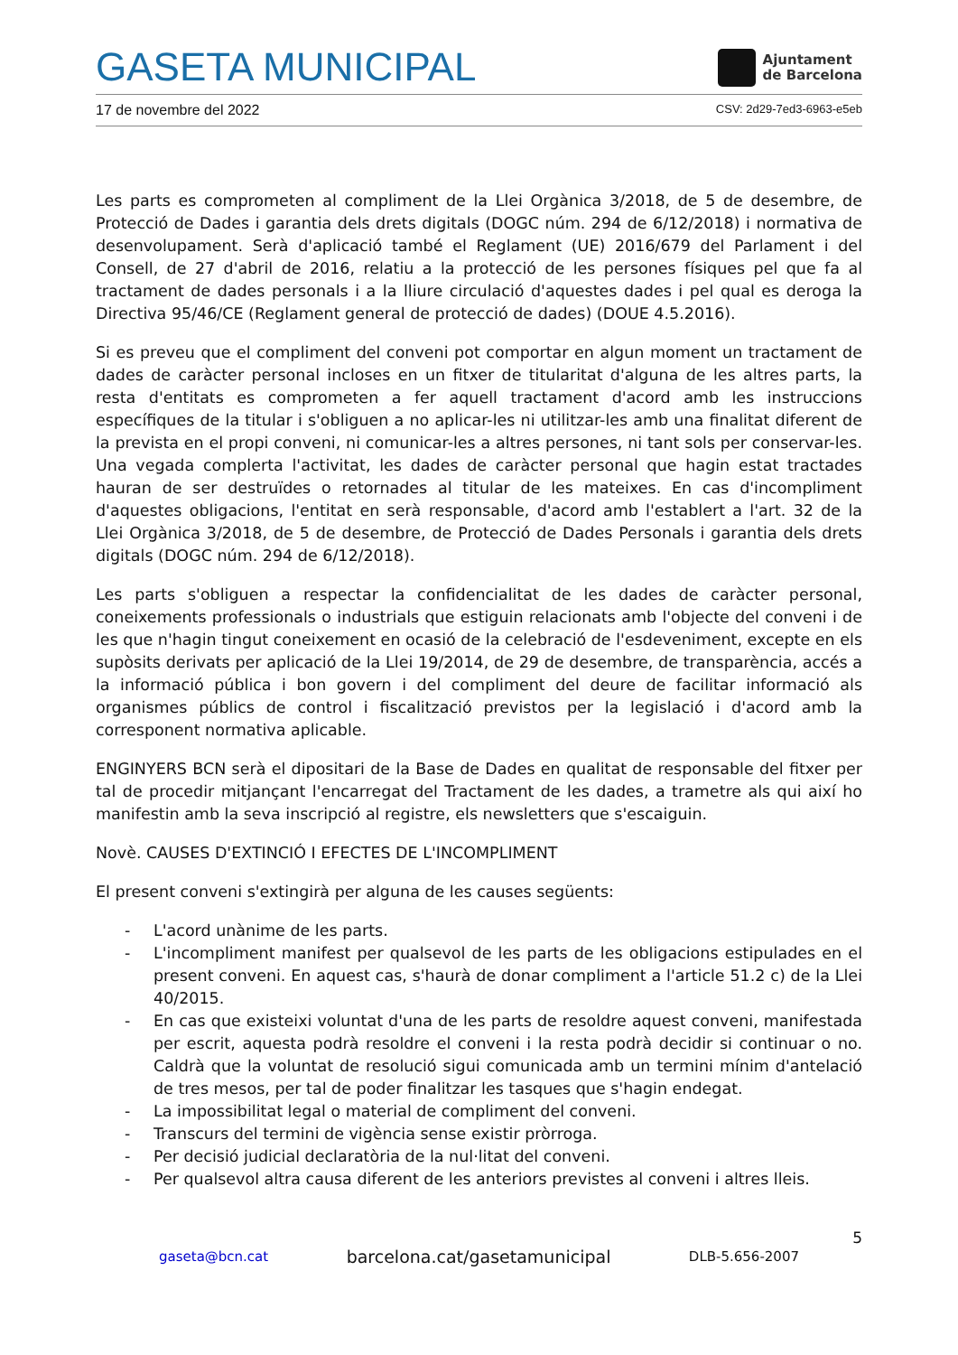GASETA MUNICIPAL
Ajuntament
de Barcelona
17 de novembre del 2022 CSV: 2d29-7ed3-6963-e5eb
Les parts es comprometen al compliment de la Llei Orgànica 3/2018, de 5 de desembre, de Protecció de Dades i garantia dels drets digitals (DOGC núm. 294 de 6/12/2018) i normativa de desenvolupament. Serà d'aplicació també el Reglament (UE) 2016/679 del Parlament i del Consell, de 27 d'abril de 2016, relatiu a la protecció de les persones físiques pel que fa al tractament de dades personals i a la lliure circulació d'aquestes dades i pel qual es deroga la Directiva 95/46/CE (Reglament general de protecció de dades) (DOUE 4.5.2016).
Si es preveu que el compliment del conveni pot comportar en algun moment un tractament de dades de caràcter personal incloses en un fitxer de titularitat d'alguna de les altres parts, la resta d'entitats es comprometen a fer aquell tractament d'acord amb les instruccions específiques de la titular i s'obliguen a no aplicar-les ni utilitzar-les amb una finalitat diferent de la prevista en el propi conveni, ni comunicar-les a altres persones, ni tant sols per conservar-les. Una vegada complerta l'activitat, les dades de caràcter personal que hagin estat tractades hauran de ser destruïdes o retornades al titular de les mateixes. En cas d'incompliment d'aquestes obligacions, l'entitat en serà responsable, d'acord amb l'establert a l'art. 32 de la Llei Orgànica 3/2018, de 5 de desembre, de Protecció de Dades Personals i garantia dels drets digitals (DOGC núm. 294 de 6/12/2018).
Les parts s'obliguen a respectar la confidencialitat de les dades de caràcter personal, coneixements professionals o industrials que estiguin relacionats amb l'objecte del conveni i de les que n'hagin tingut coneixement en ocasió de la celebració de l'esdeveniment, excepte en els supòsits derivats per aplicació de la Llei 19/2014, de 29 de desembre, de transparència, accés a la informació pública i bon govern i del compliment del deure de facilitar informació als organismes públics de control i fiscalització previstos per la legislació i d'acord amb la corresponent normativa aplicable.
ENGINYERS BCN serà el dipositari de la Base de Dades en qualitat de responsable del fitxer per tal de procedir mitjançant l'encarregat del Tractament de les dades, a trametre als qui així ho manifestin amb la seva inscripció al registre, els newsletters que s'escaiguin.
Novè. CAUSES D'EXTINCIÓ I EFECTES DE L'INCOMPLIMENT
El present conveni s'extingirà per alguna de les causes següents:
- L'acord unànime de les parts.
- L'incompliment manifest per qualsevol de les parts de les obligacions estipulades en el present conveni. En aquest cas, s'haurà de donar compliment a l'article 51.2 c) de la Llei 40/2015.
- En cas que existeixi voluntat d'una de les parts de resoldre aquest conveni, manifestada per escrit, aquesta podrà resoldre el conveni i la resta podrà decidir si continuar o no. Caldrà que la voluntat de resolució sigui comunicada amb un termini mínim d'antelació de tres mesos, per tal de poder finalitzar les tasques que s'hagin endegat.
- La impossibilitat legal o material de compliment del conveni.
- Transcurs del termini de vigència sense existir pròrroga.
- Per decisió judicial declaratòria de la nul·litat del conveni.
- Per qualsevol altra causa diferent de les anteriors previstes al conveni i altres lleis.
5
gaseta@bcn.cat barcelona.cat/gasetamunicipal DLB-5.656-2007